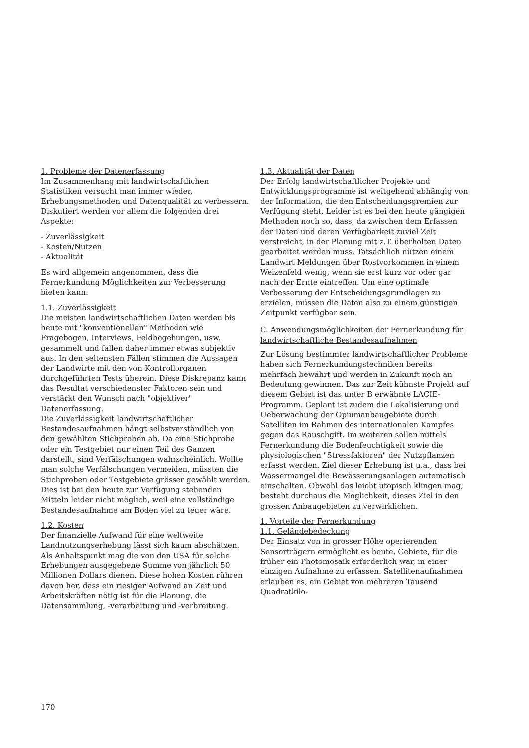1. Probleme der Datenerfassung
Im Zusammenhang mit landwirtschaftlichen Statistiken versucht man immer wieder, Erhebungsmethoden und Datenqualität zu verbessern. Diskutiert werden vor allem die folgenden drei Aspekte:
- Zuverlässigkeit
- Kosten/Nutzen
- Aktualität
Es wird allgemein angenommen, dass die Fernerkundung Möglichkeiten zur Verbesserung bieten kann.
1.1. Zuverlässigkeit
Die meisten landwirtschaftlichen Daten werden bis heute mit "konventionellen" Methoden wie Fragebogen, Interviews, Feldbegehungen, usw. gesammelt und fallen daher immer etwas subjektiv aus. In den seltensten Fällen stimmen die Aussagen der Landwirte mit den von Kontrollorganen durchgeführten Tests überein. Diese Diskrepanz kann das Resultat verschiedenster Faktoren sein und verstärkt den Wunsch nach "objektiver" Datenerfassung.
Die Zuverlässigkeit landwirtschaftlicher Bestandesaufnahmen hängt selbstverständlich von den gewählten Stichproben ab. Da eine Stichprobe oder ein Testgebiet nur einen Teil des Ganzen darstellt, sind Verfälschungen wahrscheinlich. Wollte man solche Verfälschungen vermeiden, müssten die Stichproben oder Testgebiete grösser gewählt werden. Dies ist bei den heute zur Verfügung stehenden Mitteln leider nicht möglich, weil eine vollständige Bestandesaufnahme am Boden viel zu teuer wäre.
1.2. Kosten
Der finanzielle Aufwand für eine weltweite Landnutzungserhebung lässt sich kaum abschätzen. Als Anhaltspunkt mag die von den USA für solche Erhebungen ausgegebene Summe von jährlich 50 Millionen Dollars dienen. Diese hohen Kosten rühren davon her, dass ein riesiger Aufwand an Zeit und Arbeitskräften nötig ist für die Planung, die Datensammlung, -verarbeitung und -verbreitung.
1.3. Aktualität der Daten
Der Erfolg landwirtschaftlicher Projekte und Entwicklungsprogramme ist weitgehend abhängig von der Information, die den Entscheidungsgremien zur Verfügung steht. Leider ist es bei den heute gängigen Methoden noch so, dass, da zwischen dem Erfassen der Daten und deren Verfügbarkeit zuviel Zeit verstreicht, in der Planung mit z.T. überholten Daten gearbeitet werden muss. Tatsächlich nützen einem Landwirt Meldungen über Rostvorkommen in einem Weizenfeld wenig, wenn sie erst kurz vor oder gar nach der Ernte eintreffen. Um eine optimale Verbesserung der Entscheidungsgrundlagen zu erzielen, müssen die Daten also zu einem günstigen Zeitpunkt verfügbar sein.
C. Anwendungsmöglichkeiten der Fernerkundung für landwirtschaftliche Bestandesaufnahmen
Zur Lösung bestimmter landwirtschaftlicher Probleme haben sich Fernerkundungstechniken bereits mehrfach bewährt und werden in Zukunft noch an Bedeutung gewinnen. Das zur Zeit kühnste Projekt auf diesem Gebiet ist das unter B erwähnte LACIE-Programm. Geplant ist zudem die Lokalisierung und Ueberwachung der Opiumanbaugebiete durch Satelliten im Rahmen des internationalen Kampfes gegen das Rauschgift. Im weiteren sollen mittels Fernerkundung die Bodenfeuchtigkeit sowie die physiologischen "Stressfaktoren" der Nutzpflanzen erfasst werden. Ziel dieser Erhebung ist u.a., dass bei Wassermangel die Bewässerungsanlagen automatisch einschalten. Obwohl das leicht utopisch klingen mag, besteht durchaus die Möglichkeit, dieses Ziel in den grossen Anbaugebieten zu verwirklichen.
1. Vorteile der Fernerkundung
1.1. Geländebedeckung
Der Einsatz von in grosser Höhe operierenden Sensorträgern ermöglicht es heute, Gebiete, für die früher ein Photomosaik erforderlich war, in einer einzigen Aufnahme zu erfassen. Satellitenaufnahmen erlauben es, ein Gebiet von mehreren Tausend Quadratkilo-
170